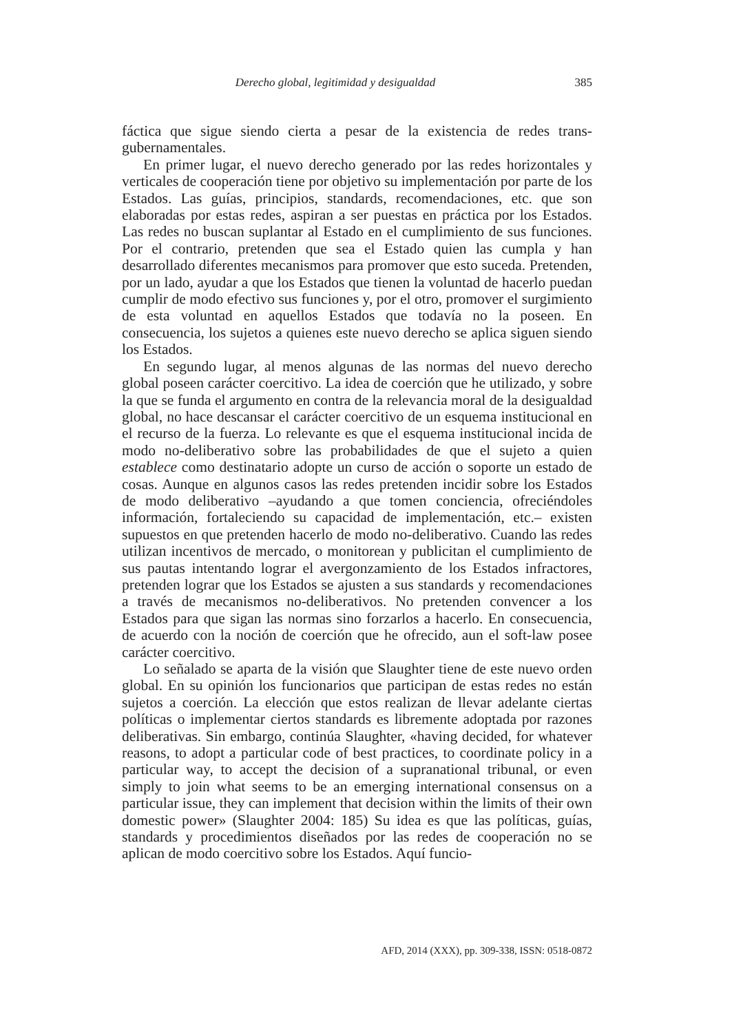Derecho global, legitimidad y desigualdad 385
fáctica que sigue siendo cierta a pesar de la existencia de redes trans-gubernamentales.
En primer lugar, el nuevo derecho generado por las redes horizontales y verticales de cooperación tiene por objetivo su implementación por parte de los Estados. Las guías, principios, standards, recomendaciones, etc. que son elaboradas por estas redes, aspiran a ser puestas en práctica por los Estados. Las redes no buscan suplantar al Estado en el cumplimiento de sus funciones. Por el contrario, pretenden que sea el Estado quien las cumpla y han desarrollado diferentes mecanismos para promover que esto suceda. Pretenden, por un lado, ayudar a que los Estados que tienen la voluntad de hacerlo puedan cumplir de modo efectivo sus funciones y, por el otro, promover el surgimiento de esta voluntad en aquellos Estados que todavía no la poseen. En consecuencia, los sujetos a quienes este nuevo derecho se aplica siguen siendo los Estados.
En segundo lugar, al menos algunas de las normas del nuevo derecho global poseen carácter coercitivo. La idea de coerción que he utilizado, y sobre la que se funda el argumento en contra de la relevancia moral de la desigualdad global, no hace descansar el carácter coercitivo de un esquema institucional en el recurso de la fuerza. Lo relevante es que el esquema institucional incida de modo no-deliberativo sobre las probabilidades de que el sujeto a quien establece como destinatario adopte un curso de acción o soporte un estado de cosas. Aunque en algunos casos las redes pretenden incidir sobre los Estados de modo deliberativo –ayudando a que tomen conciencia, ofreciéndoles información, fortaleciendo su capacidad de implementación, etc.– existen supuestos en que pretenden hacerlo de modo no-deliberativo. Cuando las redes utilizan incentivos de mercado, o monitorean y publicitan el cumplimiento de sus pautas intentando lograr el avergonzamiento de los Estados infractores, pretenden lograr que los Estados se ajusten a sus standards y recomendaciones a través de mecanismos no-deliberativos. No pretenden convencer a los Estados para que sigan las normas sino forzarlos a hacerlo. En consecuencia, de acuerdo con la noción de coerción que he ofrecido, aun el soft-law posee carácter coercitivo.
Lo señalado se aparta de la visión que Slaughter tiene de este nuevo orden global. En su opinión los funcionarios que participan de estas redes no están sujetos a coerción. La elección que estos realizan de llevar adelante ciertas políticas o implementar ciertos standards es libremente adoptada por razones deliberativas. Sin embargo, continúa Slaughter, «having decided, for whatever reasons, to adopt a particular code of best practices, to coordinate policy in a particular way, to accept the decision of a supranational tribunal, or even simply to join what seems to be an emerging international consensus on a particular issue, they can implement that decision within the limits of their own domestic power» (Slaughter 2004: 185) Su idea es que las políticas, guías, standards y procedimientos diseñados por las redes de cooperación no se aplican de modo coercitivo sobre los Estados. Aquí funcio-
AFD, 2014 (XXX), pp. 309-338, ISSN: 0518-0872